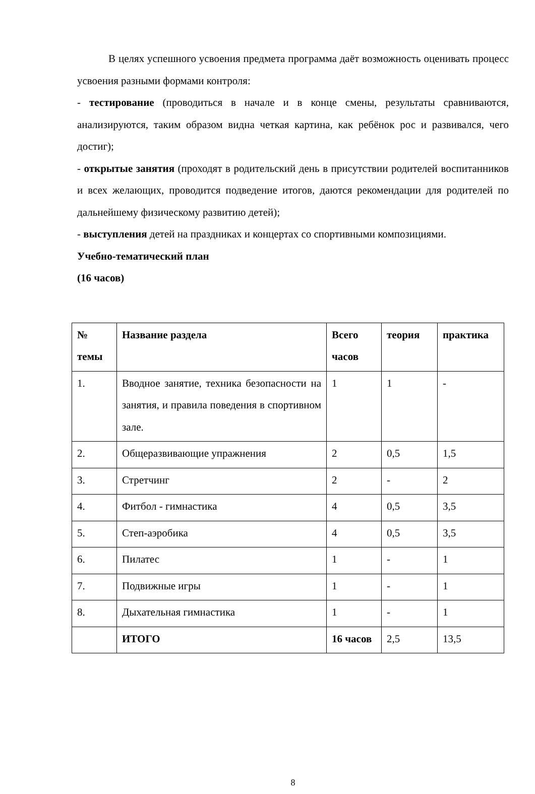В целях успешного усвоения предмета программа даёт возможность оценивать процесс усвоения разными формами контроля:
- тестирование (проводиться в начале и в конце смены, результаты сравниваются, анализируются, таким образом видна четкая картина, как ребёнок рос и развивался, чего достиг);
- открытые занятия (проходят в родительский день в присутствии родителей воспитанников и всех желающих, проводится подведение итогов, даются рекомендации для родителей по дальнейшему физическому развитию детей);
- выступления детей на праздниках и концертах со спортивными композициями.
Учебно-тематический план
(16 часов)
| № темы | Название раздела | Всего часов | теория | практика |
| --- | --- | --- | --- | --- |
| 1. | Вводное занятие, техника безопасности на занятия, и правила поведения в спортивном зале. | 1 | 1 | - |
| 2. | Общеразвивающие упражнения | 2 | 0,5 | 1,5 |
| 3. | Стретчинг | 2 | - | 2 |
| 4. | Фитбол - гимнастика | 4 | 0,5 | 3,5 |
| 5. | Степ-аэробика | 4 | 0,5 | 3,5 |
| 6. | Пилатес | 1 | - | 1 |
| 7. | Подвижные игры | 1 | - | 1 |
| 8. | Дыхательная гимнастика | 1 | - | 1 |
| | ИТОГО | 16 часов | 2,5 | 13,5 |
8